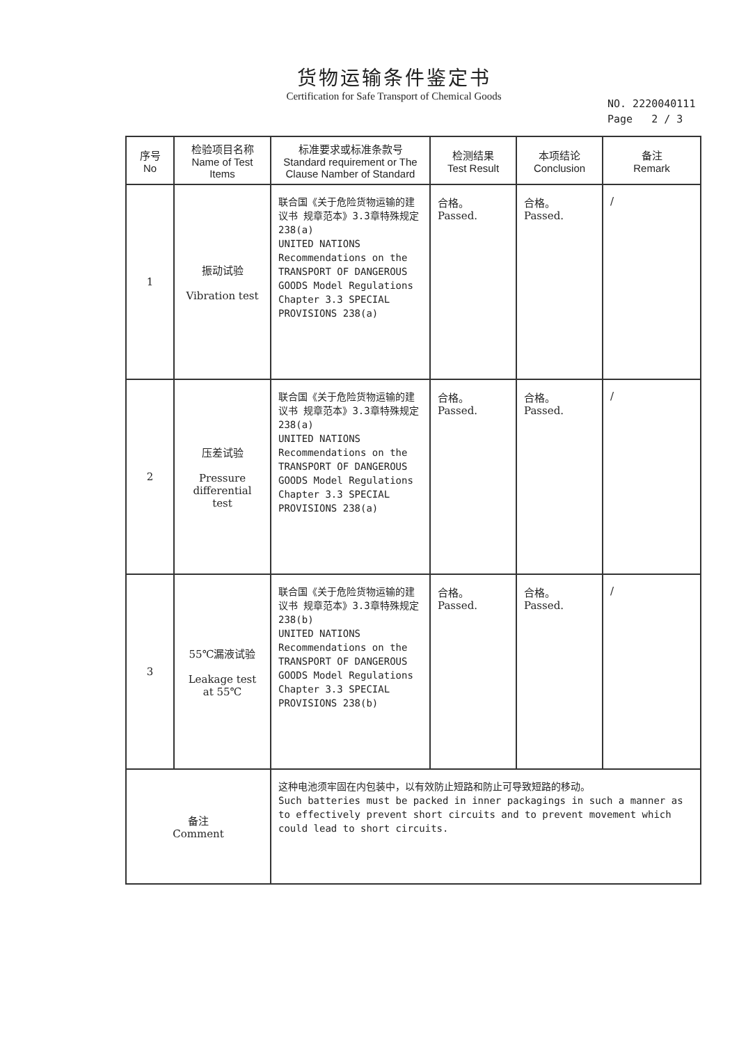货物运输条件鉴定书
Certification for Safe Transport of Chemical Goods
NO. 2220040111
Page 2 / 3
| 序号 No | 检验项目名称 Name of Test Items | 标准要求或标准条款号 Standard requirement or The Clause Namber of Standard | 检测结果 Test Result | 本项结论 Conclusion | 备注 Remark |
| --- | --- | --- | --- | --- | --- |
| 1 | 振动试验 Vibration test | 联合国《关于危险货物运输的建议书 规章范本》3.3章特殊规定238(a) UNITED NATIONS Recommendations on the TRANSPORT OF DANGEROUS GOODS Model Regulations Chapter 3.3 SPECIAL PROVISIONS 238(a) | 合格。 Passed. | 合格。 Passed. | / |
| 2 | 压差试验 Pressure differential test | 联合国《关于危险货物运输的建议书 规章范本》3.3章特殊规定238(a) UNITED NATIONS Recommendations on the TRANSPORT OF DANGEROUS GOODS Model Regulations Chapter 3.3 SPECIAL PROVISIONS 238(a) | 合格。 Passed. | 合格。 Passed. | / |
| 3 | 55℃漏液试验 Leakage test at 55℃ | 联合国《关于危险货物运输的建议书 规章范本》3.3章特殊规定238(b) UNITED NATIONS Recommendations on the TRANSPORT OF DANGEROUS GOODS Model Regulations Chapter 3.3 SPECIAL PROVISIONS 238(b) | 合格。 Passed. | 合格。 Passed. | / |
| 备注 Comment | | 这种电池须牢固在内包装中，以有效防止短路和防止可导致短路的移动。 Such batteries must be packed in inner packagings in such a manner as to effectively prevent short circuits and to prevent movement which could lead to short circuits. | | | |